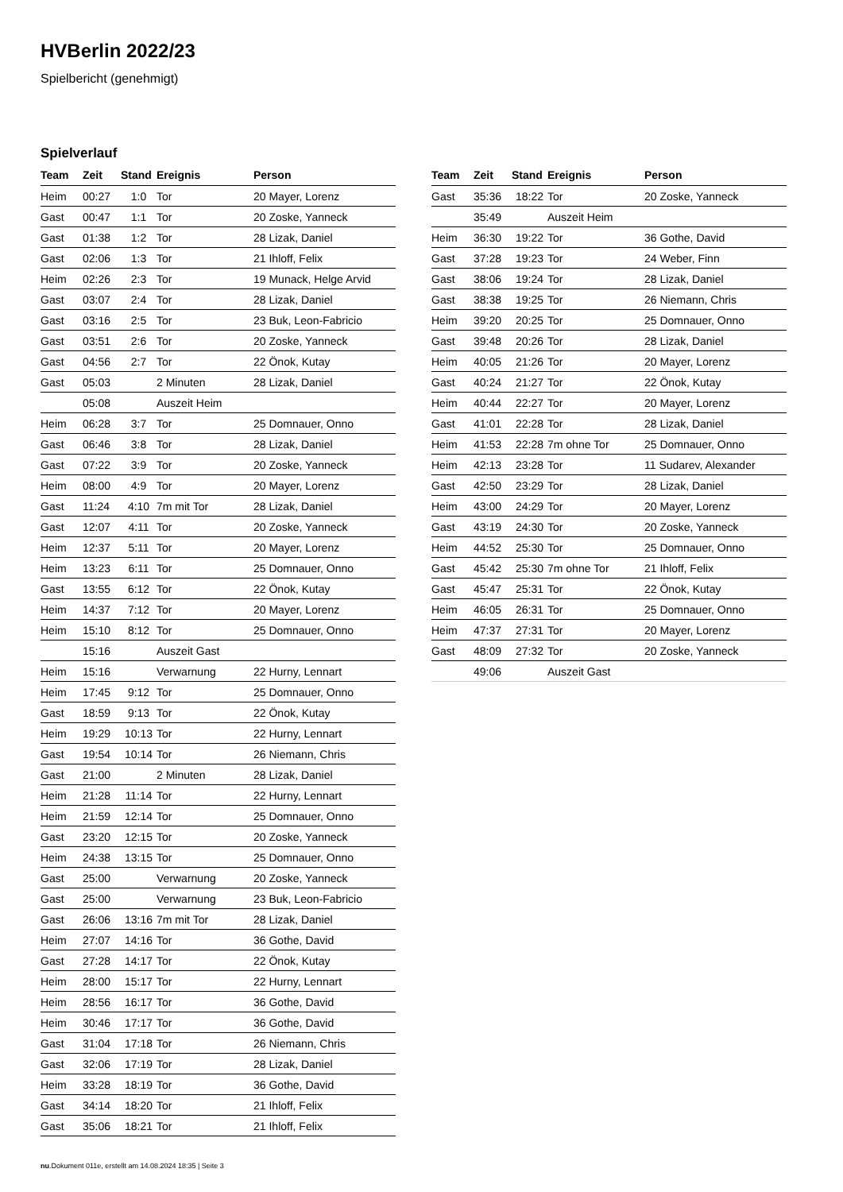HVBerlin 2022/23
Spielbericht (genehmigt)
Spielverlauf
| Team | Zeit | Stand | Ereignis | Person |
| --- | --- | --- | --- | --- |
| Heim | 00:27 | 1:0 | Tor | 20 Mayer, Lorenz |
| Gast | 00:47 | 1:1 | Tor | 20 Zoske, Yanneck |
| Gast | 01:38 | 1:2 | Tor | 28 Lizak, Daniel |
| Gast | 02:06 | 1:3 | Tor | 21 Ihloff, Felix |
| Heim | 02:26 | 2:3 | Tor | 19 Munack, Helge Arvid |
| Gast | 03:07 | 2:4 | Tor | 28 Lizak, Daniel |
| Gast | 03:16 | 2:5 | Tor | 23 Buk, Leon-Fabricio |
| Gast | 03:51 | 2:6 | Tor | 20 Zoske, Yanneck |
| Gast | 04:56 | 2:7 | Tor | 22 Önok, Kutay |
| Gast | 05:03 | | 2 Minuten | 28 Lizak, Daniel |
| | 05:08 | | Auszeit Heim | |
| Heim | 06:28 | 3:7 | Tor | 25 Domnauer, Onno |
| Gast | 06:46 | 3:8 | Tor | 28 Lizak, Daniel |
| Gast | 07:22 | 3:9 | Tor | 20 Zoske, Yanneck |
| Heim | 08:00 | 4:9 | Tor | 20 Mayer, Lorenz |
| Gast | 11:24 | 4:10 | 7m mit Tor | 28 Lizak, Daniel |
| Gast | 12:07 | 4:11 | Tor | 20 Zoske, Yanneck |
| Heim | 12:37 | 5:11 | Tor | 20 Mayer, Lorenz |
| Heim | 13:23 | 6:11 | Tor | 25 Domnauer, Onno |
| Gast | 13:55 | 6:12 | Tor | 22 Önok, Kutay |
| Heim | 14:37 | 7:12 | Tor | 20 Mayer, Lorenz |
| Heim | 15:10 | 8:12 | Tor | 25 Domnauer, Onno |
| | 15:16 | | Auszeit Gast | |
| Heim | 15:16 | | Verwarnung | 22 Hurny, Lennart |
| Heim | 17:45 | 9:12 | Tor | 25 Domnauer, Onno |
| Gast | 18:59 | 9:13 | Tor | 22 Önok, Kutay |
| Heim | 19:29 | 10:13 | Tor | 22 Hurny, Lennart |
| Gast | 19:54 | 10:14 | Tor | 26 Niemann, Chris |
| Gast | 21:00 | | 2 Minuten | 28 Lizak, Daniel |
| Heim | 21:28 | 11:14 | Tor | 22 Hurny, Lennart |
| Heim | 21:59 | 12:14 | Tor | 25 Domnauer, Onno |
| Gast | 23:20 | 12:15 | Tor | 20 Zoske, Yanneck |
| Heim | 24:38 | 13:15 | Tor | 25 Domnauer, Onno |
| Gast | 25:00 | | Verwarnung | 20 Zoske, Yanneck |
| Gast | 25:00 | | Verwarnung | 23 Buk, Leon-Fabricio |
| Gast | 26:06 | 13:16 | 7m mit Tor | 28 Lizak, Daniel |
| Heim | 27:07 | 14:16 | Tor | 36 Gothe, David |
| Gast | 27:28 | 14:17 | Tor | 22 Önok, Kutay |
| Heim | 28:00 | 15:17 | Tor | 22 Hurny, Lennart |
| Heim | 28:56 | 16:17 | Tor | 36 Gothe, David |
| Heim | 30:46 | 17:17 | Tor | 36 Gothe, David |
| Gast | 31:04 | 17:18 | Tor | 26 Niemann, Chris |
| Gast | 32:06 | 17:19 | Tor | 28 Lizak, Daniel |
| Heim | 33:28 | 18:19 | Tor | 36 Gothe, David |
| Gast | 34:14 | 18:20 | Tor | 21 Ihloff, Felix |
| Gast | 35:06 | 18:21 | Tor | 21 Ihloff, Felix |
| Team | Zeit | Stand | Ereignis | Person |
| --- | --- | --- | --- | --- |
| Gast | 35:36 | 18:22 | Tor | 20 Zoske, Yanneck |
| | 35:49 | | Auszeit Heim | |
| Heim | 36:30 | 19:22 | Tor | 36 Gothe, David |
| Gast | 37:28 | 19:23 | Tor | 24 Weber, Finn |
| Gast | 38:06 | 19:24 | Tor | 28 Lizak, Daniel |
| Gast | 38:38 | 19:25 | Tor | 26 Niemann, Chris |
| Heim | 39:20 | 20:25 | Tor | 25 Domnauer, Onno |
| Gast | 39:48 | 20:26 | Tor | 28 Lizak, Daniel |
| Heim | 40:05 | 21:26 | Tor | 20 Mayer, Lorenz |
| Gast | 40:24 | 21:27 | Tor | 22 Önok, Kutay |
| Heim | 40:44 | 22:27 | Tor | 20 Mayer, Lorenz |
| Gast | 41:01 | 22:28 | Tor | 28 Lizak, Daniel |
| Heim | 41:53 | 22:28 | 7m ohne Tor | 25 Domnauer, Onno |
| Heim | 42:13 | 23:28 | Tor | 11 Sudarev, Alexander |
| Gast | 42:50 | 23:29 | Tor | 28 Lizak, Daniel |
| Heim | 43:00 | 24:29 | Tor | 20 Mayer, Lorenz |
| Gast | 43:19 | 24:30 | Tor | 20 Zoske, Yanneck |
| Heim | 44:52 | 25:30 | Tor | 25 Domnauer, Onno |
| Gast | 45:42 | 25:30 | 7m ohne Tor | 21 Ihloff, Felix |
| Gast | 45:47 | 25:31 | Tor | 22 Önok, Kutay |
| Heim | 46:05 | 26:31 | Tor | 25 Domnauer, Onno |
| Heim | 47:37 | 27:31 | Tor | 20 Mayer, Lorenz |
| Gast | 48:09 | 27:32 | Tor | 20 Zoske, Yanneck |
| | 49:06 | | Auszeit Gast | |
nu.Dokument 011e, erstellt am 14.08.2024 18:35 | Seite 3